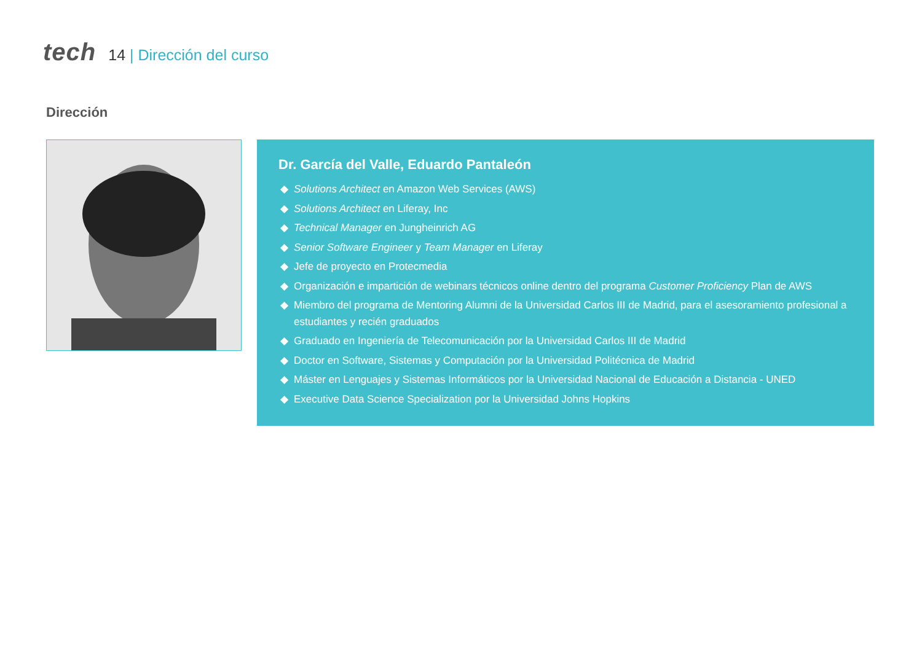tech
14 | Dirección del curso
Dirección
Dr. García del Valle, Eduardo Pantaleón
Solutions Architect en Amazon Web Services (AWS)
Solutions Architect en Liferay, Inc
Technical Manager en Jungheinrich AG
Senior Software Engineer y Team Manager en Liferay
Jefe de proyecto en Protecmedia
Organización e impartición de webinars técnicos online dentro del programa Customer Proficiency Plan de AWS
Miembro del programa de Mentoring Alumni de la Universidad Carlos III de Madrid, para el asesoramiento profesional a estudiantes y recién graduados
Graduado en Ingeniería de Telecomunicación por la Universidad Carlos III de Madrid
Doctor en Software, Sistemas y Computación por la Universidad Politécnica de Madrid
Máster en Lenguajes y Sistemas Informáticos por la Universidad Nacional de Educación a Distancia - UNED
Executive Data Science Specialization por la Universidad Johns Hopkins